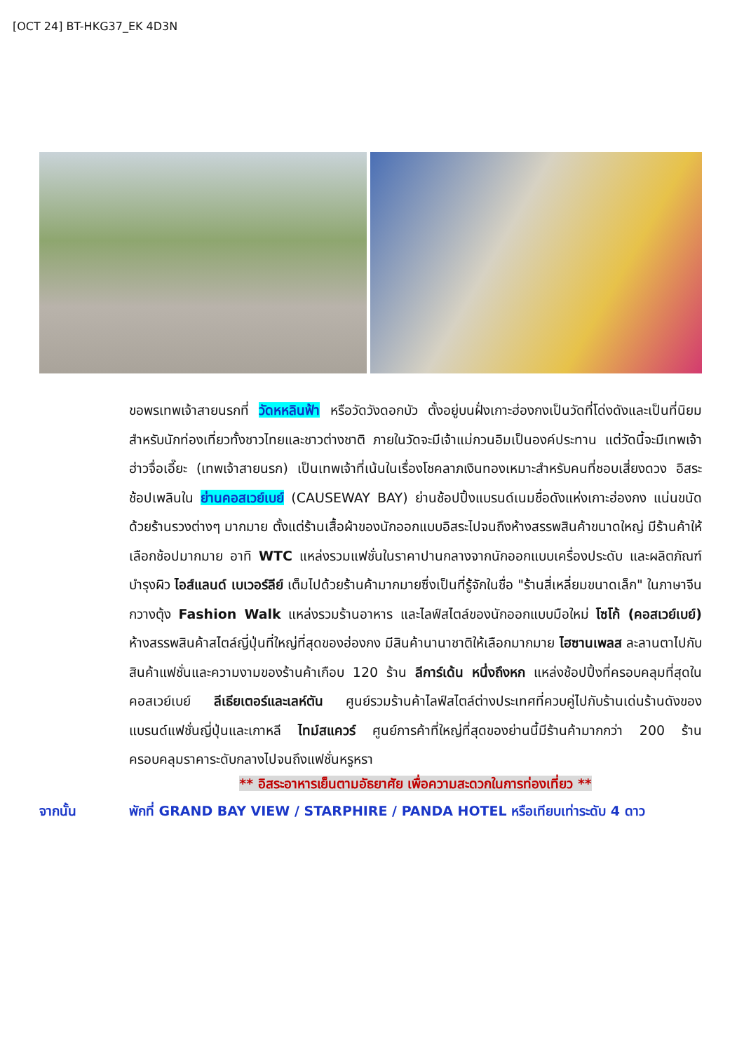[OCT 24] BT-HKG37_EK 4D3N
ขอพรเทพเจ้าสายนรกที่ วัดหหลินฟ้า หรือวัดวังดอกบัว ตั้งอยู่บนฝั่งเกาะฮ่องกงเป็นวัดที่โด่งดังและเป็นที่นิยมสำหรับนักท่องเที่ยวทั้งชาวไทยและชาวต่างชาติ ภายในวัดจะมีเจ้าแม่กวนอิมเป็นองค์ประทาน แต่วัดนี้จะมีเทพเจ้าฮ่าวจื่อเอี๊ยะ (เทพเจ้าสายนรก) เป็นเทพเจ้าที่เน้นในเรื่องโชคลาภเงินทองเหมาะสำหรับคนที่ชอบเสี่ยงดวง อิสระช้อปเพลินใน ย่านคอสเวย์เบย์ (CAUSEWAY BAY) ย่านช้อปปิ้งแบรนด์เนมชื่อดังแห่งเกาะฮ่องกง แน่นขนัดด้วยร้านรวงต่างๆ มากมาย ตั้งแต่ร้านเสื้อผ้าของนักออกแบบอิสระไปจนถึงห้างสรรพสินค้าขนาดใหญ่ มีร้านค้าให้เลือกช้อปมากมาย อาทิ WTC แหล่งรวมแฟชั่นในราคาปานกลางจากนักออกแบบเครื่องประดับ และผลิตภัณฑ์บำรุงผิว ไอส์แลนด์ เบเวอร์ลีย์ เต็มไปด้วยร้านค้ามากมายซึ่งเป็นที่รู้จักในชื่อ "ร้านสี่เหลี่ยมขนาดเล็ก" ในภาษาจีนกวางตุ้ง Fashion Walk แหล่งรวมร้านอาหาร และไลฟ์สไตล์ของนักออกแบบมือใหม่ โซโก้ (คอสเวย์เบย์) ห้างสรรพสินค้าสไตล์ญี่ปุ่นที่ใหญ่ที่สุดของฮ่องกง มีสินค้านานาชาติให้เลือกมากมาย ไฮซานเพลส ละลานตาไปกับสินค้าแฟชั่นและความงามของร้านค้าเกือบ 120 ร้าน ลีการ์เด้น หนึ่งถึงหก แหล่งช้อปปิ้งที่ครอบคลุมที่สุดในคอสเวย์เบย์ ลีเธียเตอร์และเลห์ตัน ศูนย์รวมร้านค้าไลฟ์สไตล์ต่างประเทศที่ควบคู่ไปกับร้านเด่นร้านดังของแบรนด์แฟชั่นญี่ปุ่นและเกาหลี ไทม์สแควร์ ศูนย์การค้าที่ใหญ่ที่สุดของย่านนี้มีร้านค้ามากกว่า 200 ร้าน ครอบคลุมราคาระดับกลางไปจนถึงแฟชั่นหรูหรา
** อิสระอาหารเย็นตามอัธยาศัย เพื่อความสะดวกในการท่องเที่ยว **
จากนั้น พักที่ GRAND BAY VIEW / STARPHIRE / PANDA HOTEL หรือเทียบเท่าระดับ 4 ดาว